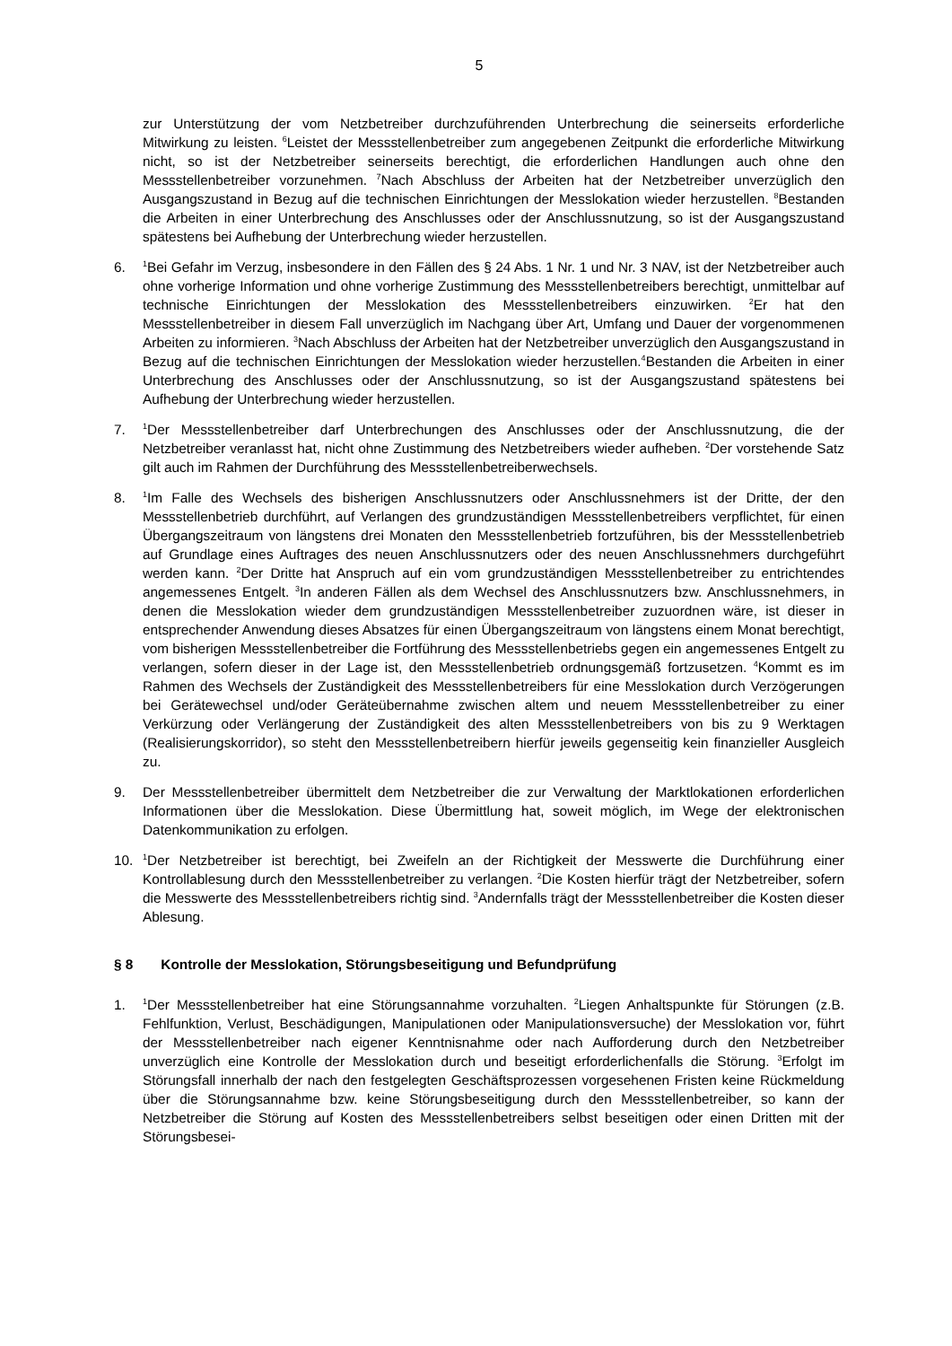5
zur Unterstützung der vom Netzbetreiber durchzuführenden Unterbrechung die seinerseits erforderliche Mitwirkung zu leisten. <sup>6</sup>Leistet der Messstellenbetreiber zum angegebenen Zeitpunkt die erforderliche Mitwirkung nicht, so ist der Netzbetreiber seinerseits berechtigt, die erforderlichen Handlungen auch ohne den Messstellenbetreiber vorzunehmen. <sup>7</sup>Nach Abschluss der Arbeiten hat der Netzbetreiber unverzüglich den Ausgangszustand in Bezug auf die technischen Einrichtungen der Messlokation wieder herzustellen. <sup>8</sup>Bestanden die Arbeiten in einer Unterbrechung des Anschlusses oder der Anschlussnutzung, so ist der Ausgangszustand spätestens bei Aufhebung der Unterbrechung wieder herzustellen.
6.
<sup>1</sup> Bei Gefahr im Verzug, insbesondere in den Fällen des § 24 Abs. 1 Nr. 1 und Nr. 3 NAV, ist der Netzbetreiber auch ohne vorherige Information und ohne vorherige Zustimmung des Messstellenbetreibers berechtigt, unmittelbar auf technische Einrichtungen der Messlokation des Messstellenbetreibers einzuwirken. <sup>2</sup>Er hat den Messstellenbetreiber in diesem Fall unverzüglich im Nachgang über Art, Umfang und Dauer der vorgenommenen Arbeiten zu informieren. <sup>3</sup>Nach Abschluss der Arbeiten hat der Netzbetreiber unverzüglich den Ausgangszustand in Bezug auf die technischen Einrichtungen der Messlokation wieder herzustellen.<sup>4</sup>Bestanden die Arbeiten in einer Unterbrechung des Anschlusses oder der Anschlussnutzung, so ist der Ausgangszustand spätestens bei Aufhebung der Unterbrechung wieder herzustellen.
7.
<sup>1</sup> Der Messstellenbetreiber darf Unterbrechungen des Anschlusses oder der Anschlussnutzung, die der Netzbetreiber veranlasst hat, nicht ohne Zustimmung des Netzbetreibers wieder aufheben. <sup>2</sup>Der vorstehende Satz gilt auch im Rahmen der Durchführung des Messstellenbetreiberwechsels.
8.
<sup>1</sup> Im Falle des Wechsels des bisherigen Anschlussnutzers oder Anschlussnehmers ist der Dritte, der den Messstellenbetrieb durchführt, auf Verlangen des grundzuständigen Messstellenbetreibers verpflichtet, für einen Übergangszeitraum von längstens drei Monaten den Messstellenbetrieb fortzuführen, bis der Messstellenbetrieb auf Grundlage eines Auftrages des neuen Anschlussnutzers oder des neuen Anschlussnehmers durchgeführt werden kann. <sup>2</sup>Der Dritte hat Anspruch auf ein vom grundzuständigen Messstellenbetreiber zu entrichtendes angemessenes Entgelt. <sup>3</sup>In anderen Fällen als dem Wechsel des Anschlussnutzers bzw. Anschlussnehmers, in denen die Messlokation wieder dem grundzuständigen Messstellenbetreiber zuzuordnen wäre, ist dieser in entsprechender Anwendung dieses Absatzes für einen Übergangszeitraum von längstens einem Monat berechtigt, vom bisherigen Messstellenbetreiber die Fortführung des Messstellenbetriebs gegen ein angemessenes Entgelt zu verlangen, sofern dieser in der Lage ist, den Messstellenbetrieb ordnungsgemäß fortzusetzen. <sup>4</sup>Kommt es im Rahmen des Wechsels der Zuständigkeit des Messstellenbetreibers für eine Messlokation durch Verzögerungen bei Gerätewechsel und/oder Geräteübernahme zwischen altem und neuem Messstellenbetreiber zu einer Verkürzung oder Verlängerung der Zuständigkeit des alten Messstellenbetreibers von bis zu 9 Werktagen (Realisierungskorridor), so steht den Messstellenbetreibern hierfür jeweils gegenseitig kein finanzieller Ausgleich zu.
9. Der Messstellenbetreiber übermittelt dem Netzbetreiber die zur Verwaltung der Marktlokationen erforderlichen Informationen über die Messlokation. Diese Übermittlung hat, soweit möglich, im Wege der elektronischen Datenkommunikation zu erfolgen.
10.
<sup>1</sup> Der Netzbetreiber ist berechtigt, bei Zweifeln an der Richtigkeit der Messwerte die Durchführung einer Kontrollablesung durch den Messstellenbetreiber zu verlangen. <sup>2</sup>Die Kosten hierfür trägt der Netzbetreiber, sofern die Messwerte des Messstellenbetreibers richtig sind. <sup>3</sup>Andernfalls trägt der Messstellenbetreiber die Kosten dieser Ablesung.
§ 8 Kontrolle der Messlokation, Störungsbeseitigung und Befundprüfung
1.
<sup>1</sup> Der Messstellenbetreiber hat eine Störungsannahme vorzuhalten. <sup>2</sup>Liegen Anhaltspunkte für Störungen (z.B. Fehlfunktion, Verlust, Beschädigungen, Manipulationen oder Manipulationsversuche) der Messlokation vor, führt der Messstellenbetreiber nach eigener Kenntnisnahme oder nach Aufforderung durch den Netzbetreiber unverzüglich eine Kontrolle der Messlokation durch und beseitigt erforderlichenfalls die Störung. <sup>3</sup>Erfolgt im Störungsfall innerhalb der nach den festgelegten Geschäftsprozessen vorgesehenen Fristen keine Rückmeldung über die Störungsannahme bzw. keine Störungsbeseitigung durch den Messstellenbetreiber, so kann der Netzbetreiber die Störung auf Kosten des Messstellenbetreibers selbst beseitigen oder einen Dritten mit der Störungsbesei-